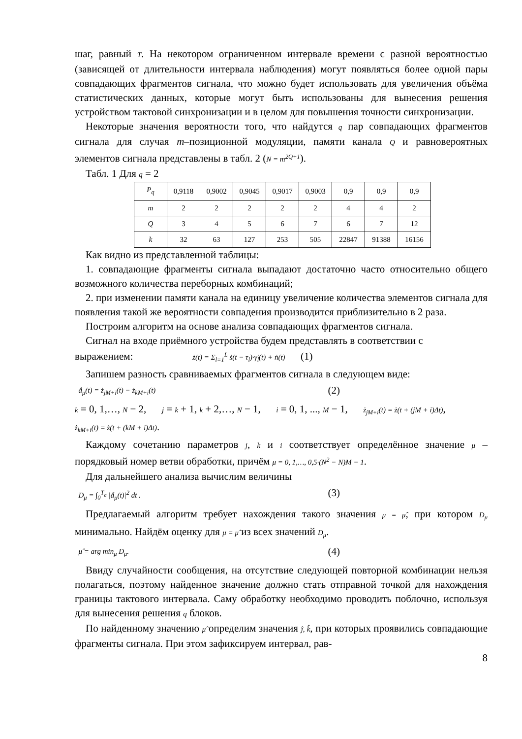шаг, равный T. На некотором ограниченном интервале времени с разной вероятностью (зависящей от длительности интервала наблюдения) могут появляться более одной пары совпадающих фрагментов сигнала, что можно будет использовать для увеличения объёма статистических данных, которые могут быть использованы для вынесения решения устройством тактовой синхронизации и в целом для повышения точности синхронизации.
Некоторые значения вероятности того, что найдутся q пар совпадающих фрагментов сигнала для случая m–позиционной модуляции, памяти канала Q и равновероятных элементов сигнала представлены в табл. 2 (N = m<sup>2Q+1</sup>).
Табл. 1 Для q = 2
| P<sub>q</sub> | 0,9118 | 0,9002 | 0,9045 | 0,9017 | 0,9003 | 0,9 | 0,9 | 0,9 |
| m | 2 | 2 | 2 | 2 | 2 | 4 | 4 | 2 |
| Q | 3 | 4 | 5 | 6 | 7 | 6 | 7 | 12 |
| k | 32 | 63 | 127 | 253 | 505 | 22847 | 91388 | 16156 |
Как видно из представленной таблицы:
1. совпадающие фрагменты сигнала выпадают достаточно часто относительно общего возможного количества переборных комбинаций;
2. при изменении памяти канала на единицу увеличение количества элементов сигнала для появления такой же вероятности совпадения производится приблизительно в 2 раза.
Построим алгоритм на основе анализа совпадающих фрагментов сигнала.
Сигнал на входе приёмного устройства будем представлять в соответствии с
выражением: ż(t) = Σ<sub>l=1</sub><sup>L</sup> ṡ(t − τ<sub>l</sub>)·γ̇<sub>l</sub>(t) + ṅ(t) (1)
Запишем разность сравниваемых фрагментов сигнала в следующем виде:
ḋ<sub>μ</sub>(t) = ż<sub>jM+i</sub>(t) − ż<sub>kM+i</sub>(t) (2)
k = 0, 1,…, N − 2, j = k + 1, k + 2,…, N − 1, i = 0, 1, ..., M − 1, ż<sub>jM+i</sub>(t) = ż(t + (jM + i)Δt),
ż<sub>kM+i</sub>(t) = ż(t + (kM + i)Δt).
Каждому сочетанию параметров j, k и i соответствует определённое значение μ – порядковый номер ветви обработки, причём μ = 0, 1,…, 0,5·(N<sup>2</sup> − N)M − 1.
Для дальнейшего анализа вычислим величины
D<sub>μ</sub> = ∫<sub>0</sub><sup>T<sub>a</sub></sup> |ḋ<sub>μ</sub>(t)|<sup>2</sup> dt . (3)
Предлагаемый алгоритм требует нахождения такого значения μ = μ̂, при котором D<sub>μ</sub> минимально. Найдём оценку для μ = μ̂ из всех значений D<sub>μ</sub>.
μ̂ = arg min<sub>μ</sub> D<sub>μ</sub>. (4)
Ввиду случайности сообщения, на отсутствие следующей повторной комбинации нельзя полагаться, поэтому найденное значение должно стать отправной точкой для нахождения границы тактового интервала. Саму обработку необходимо проводить поблочно, используя для вынесения решения q блоков.
По найденному значению μ̂ определим значения ĵ, k̂, при которых проявились совпадающие фрагменты сигнала. При этом зафиксируем интервал, рав-
8